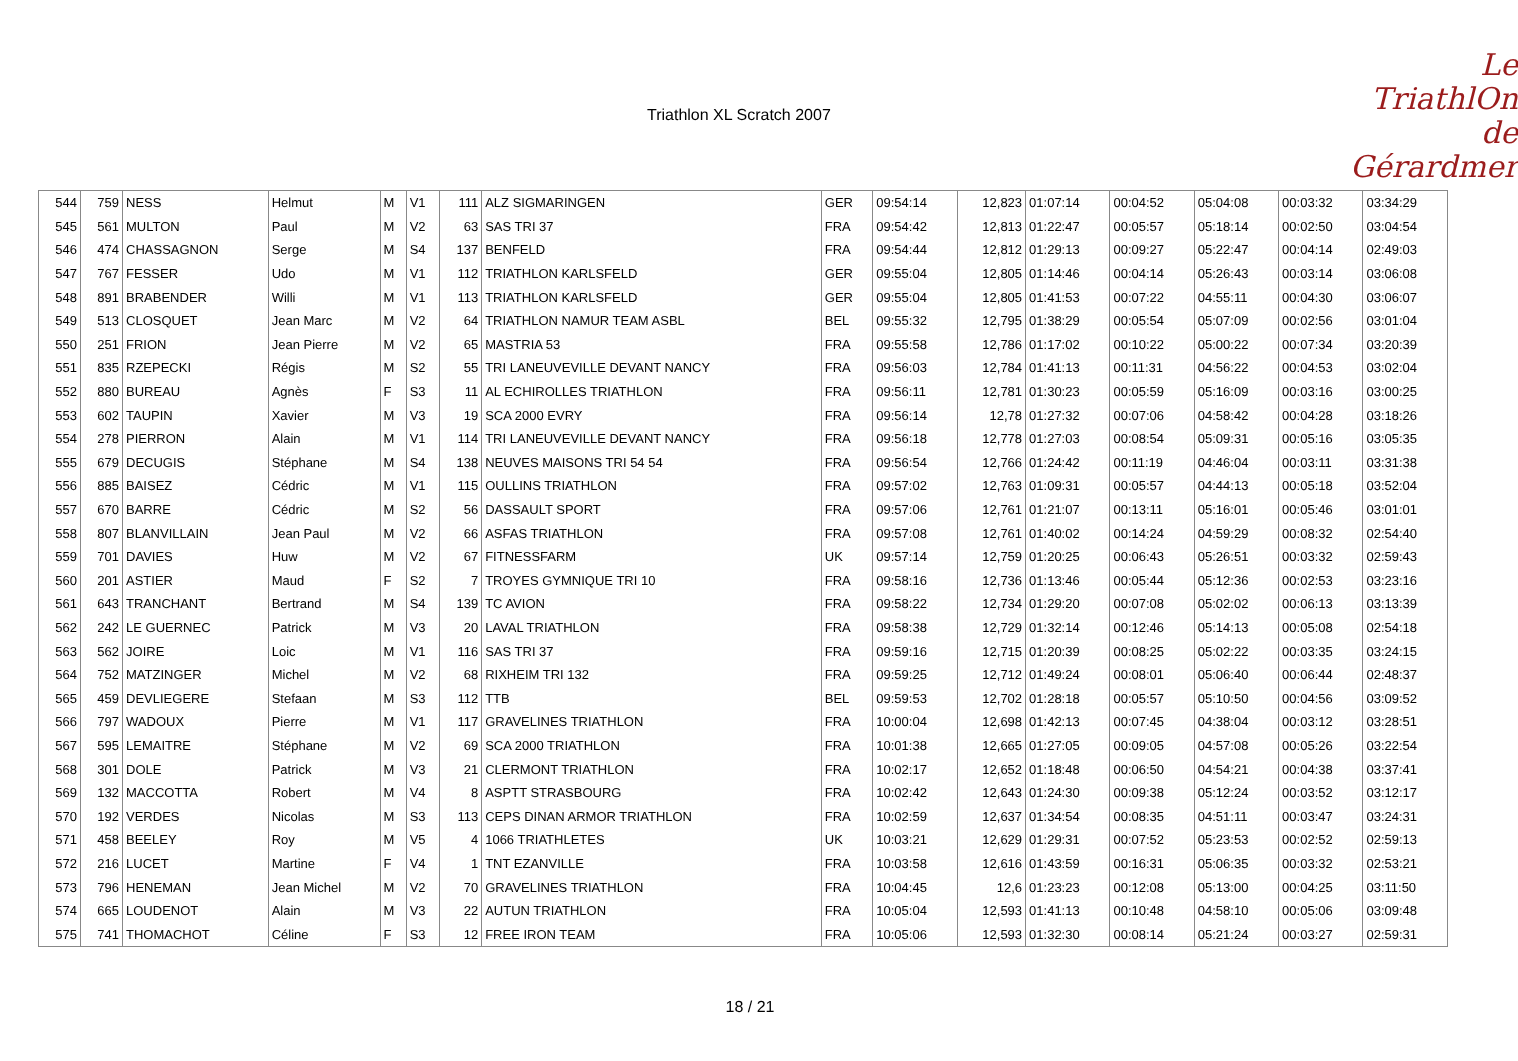Triathlon XL Scratch 2007
Le
TriathlOn
de Gérardmer
| 544 | 759 | NESS | Helmut | M | V1 | 111 | ALZ SIGMARINGEN | GER | 09:54:14 | 12,823 | 01:07:14 | 00:04:52 | 05:04:08 | 00:03:32 | 03:34:29 |
| 545 | 561 | MULTON | Paul | M | V2 | 63 | SAS TRI 37 | FRA | 09:54:42 | 12,813 | 01:22:47 | 00:05:57 | 05:18:14 | 00:02:50 | 03:04:54 |
| 546 | 474 | CHASSAGNON | Serge | M | S4 | 137 | BENFELD | FRA | 09:54:44 | 12,812 | 01:29:13 | 00:09:27 | 05:22:47 | 00:04:14 | 02:49:03 |
| 547 | 767 | FESSER | Udo | M | V1 | 112 | TRIATHLON KARLSFELD | GER | 09:55:04 | 12,805 | 01:14:46 | 00:04:14 | 05:26:43 | 00:03:14 | 03:06:08 |
| 548 | 891 | BRABENDER | Willi | M | V1 | 113 | TRIATHLON KARLSFELD | GER | 09:55:04 | 12,805 | 01:41:53 | 00:07:22 | 04:55:11 | 00:04:30 | 03:06:07 |
| 549 | 513 | CLOSQUET | Jean Marc | M | V2 | 64 | TRIATHLON NAMUR TEAM ASBL | BEL | 09:55:32 | 12,795 | 01:38:29 | 00:05:54 | 05:07:09 | 00:02:56 | 03:01:04 |
| 550 | 251 | FRION | Jean Pierre | M | V2 | 65 | MASTRIA 53 | FRA | 09:55:58 | 12,786 | 01:17:02 | 00:10:22 | 05:00:22 | 00:07:34 | 03:20:39 |
| 551 | 835 | RZEPECKI | Régis | M | S2 | 55 | TRI LANEUVEVILLE DEVANT NANCY | FRA | 09:56:03 | 12,784 | 01:41:13 | 00:11:31 | 04:56:22 | 00:04:53 | 03:02:04 |
| 552 | 880 | BUREAU | Agnès | F | S3 | 11 | AL ECHIROLLES TRIATHLON | FRA | 09:56:11 | 12,781 | 01:30:23 | 00:05:59 | 05:16:09 | 00:03:16 | 03:00:25 |
| 553 | 602 | TAUPIN | Xavier | M | V3 | 19 | SCA 2000 EVRY | FRA | 09:56:14 | 12,78 | 01:27:32 | 00:07:06 | 04:58:42 | 00:04:28 | 03:18:26 |
| 554 | 278 | PIERRON | Alain | M | V1 | 114 | TRI LANEUVEVILLE DEVANT NANCY | FRA | 09:56:18 | 12,778 | 01:27:03 | 00:08:54 | 05:09:31 | 00:05:16 | 03:05:35 |
| 555 | 679 | DECUGIS | Stéphane | M | S4 | 138 | NEUVES MAISONS TRI 54 54 | FRA | 09:56:54 | 12,766 | 01:24:42 | 00:11:19 | 04:46:04 | 00:03:11 | 03:31:38 |
| 556 | 885 | BAISEZ | Cédric | M | V1 | 115 | OULLINS TRIATHLON | FRA | 09:57:02 | 12,763 | 01:09:31 | 00:05:57 | 04:44:13 | 00:05:18 | 03:52:04 |
| 557 | 670 | BARRE | Cédric | M | S2 | 56 | DASSAULT SPORT | FRA | 09:57:06 | 12,761 | 01:21:07 | 00:13:11 | 05:16:01 | 00:05:46 | 03:01:01 |
| 558 | 807 | BLANVILLAIN | Jean Paul | M | V2 | 66 | ASFAS TRIATHLON | FRA | 09:57:08 | 12,761 | 01:40:02 | 00:14:24 | 04:59:29 | 00:08:32 | 02:54:40 |
| 559 | 701 | DAVIES | Huw | M | V2 | 67 | FITNESSFARM | UK | 09:57:14 | 12,759 | 01:20:25 | 00:06:43 | 05:26:51 | 00:03:32 | 02:59:43 |
| 560 | 201 | ASTIER | Maud | F | S2 | 7 | TROYES GYMNIQUE TRI 10 | FRA | 09:58:16 | 12,736 | 01:13:46 | 00:05:44 | 05:12:36 | 00:02:53 | 03:23:16 |
| 561 | 643 | TRANCHANT | Bertrand | M | S4 | 139 | TC AVION | FRA | 09:58:22 | 12,734 | 01:29:20 | 00:07:08 | 05:02:02 | 00:06:13 | 03:13:39 |
| 562 | 242 | LE GUERNEC | Patrick | M | V3 | 20 | LAVAL TRIATHLON | FRA | 09:58:38 | 12,729 | 01:32:14 | 00:12:46 | 05:14:13 | 00:05:08 | 02:54:18 |
| 563 | 562 | JOIRE | Loic | M | V1 | 116 | SAS TRI 37 | FRA | 09:59:16 | 12,715 | 01:20:39 | 00:08:25 | 05:02:22 | 00:03:35 | 03:24:15 |
| 564 | 752 | MATZINGER | Michel | M | V2 | 68 | RIXHEIM TRI 132 | FRA | 09:59:25 | 12,712 | 01:49:24 | 00:08:01 | 05:06:40 | 00:06:44 | 02:48:37 |
| 565 | 459 | DEVLIEGERE | Stefaan | M | S3 | 112 | TTB | BEL | 09:59:53 | 12,702 | 01:28:18 | 00:05:57 | 05:10:50 | 00:04:56 | 03:09:52 |
| 566 | 797 | WADOUX | Pierre | M | V1 | 117 | GRAVELINES TRIATHLON | FRA | 10:00:04 | 12,698 | 01:42:13 | 00:07:45 | 04:38:04 | 00:03:12 | 03:28:51 |
| 567 | 595 | LEMAITRE | Stéphane | M | V2 | 69 | SCA 2000 TRIATHLON | FRA | 10:01:38 | 12,665 | 01:27:05 | 00:09:05 | 04:57:08 | 00:05:26 | 03:22:54 |
| 568 | 301 | DOLE | Patrick | M | V3 | 21 | CLERMONT TRIATHLON | FRA | 10:02:17 | 12,652 | 01:18:48 | 00:06:50 | 04:54:21 | 00:04:38 | 03:37:41 |
| 569 | 132 | MACCOTTA | Robert | M | V4 | 8 | ASPTT STRASBOURG | FRA | 10:02:42 | 12,643 | 01:24:30 | 00:09:38 | 05:12:24 | 00:03:52 | 03:12:17 |
| 570 | 192 | VERDES | Nicolas | M | S3 | 113 | CEPS DINAN ARMOR TRIATHLON | FRA | 10:02:59 | 12,637 | 01:34:54 | 00:08:35 | 04:51:11 | 00:03:47 | 03:24:31 |
| 571 | 458 | BEELEY | Roy | M | V5 | 4 | 1066 TRIATHLETES | UK | 10:03:21 | 12,629 | 01:29:31 | 00:07:52 | 05:23:53 | 00:02:52 | 02:59:13 |
| 572 | 216 | LUCET | Martine | F | V4 | 1 | TNT EZANVILLE | FRA | 10:03:58 | 12,616 | 01:43:59 | 00:16:31 | 05:06:35 | 00:03:32 | 02:53:21 |
| 573 | 796 | HENEMAN | Jean Michel | M | V2 | 70 | GRAVELINES TRIATHLON | FRA | 10:04:45 | 12,6 | 01:23:23 | 00:12:08 | 05:13:00 | 00:04:25 | 03:11:50 |
| 574 | 665 | LOUDENOT | Alain | M | V3 | 22 | AUTUN TRIATHLON | FRA | 10:05:04 | 12,593 | 01:41:13 | 00:10:48 | 04:58:10 | 00:05:06 | 03:09:48 |
| 575 | 741 | THOMACHOT | Céline | F | S3 | 12 | FREE IRON TEAM | FRA | 10:05:06 | 12,593 | 01:32:30 | 00:08:14 | 05:21:24 | 00:03:27 | 02:59:31 |
18 / 21